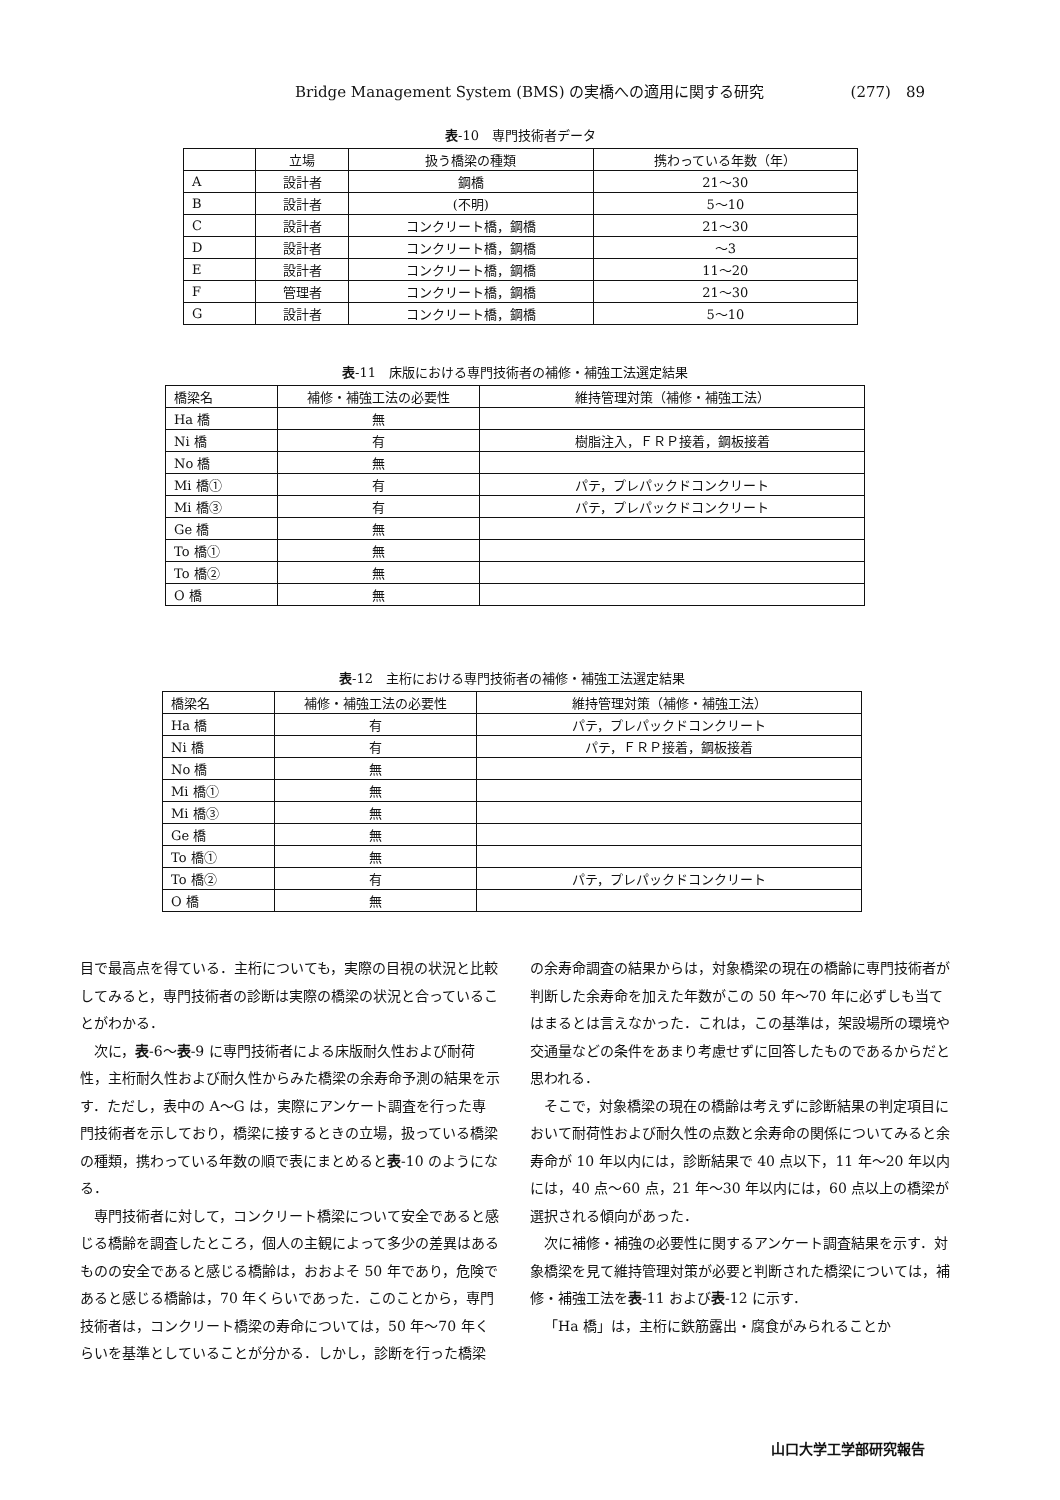Bridge Management System (BMS) の実橋への適用に関する研究 (277)　89
表-10　専門技術者データ
| | 立場 | 扱う橋梁の種類 | 携わっている年数（年） |
| --- | --- | --- | --- |
| A | 設計者 | 鋼橋 | 21～30 |
| B | 設計者 | (不明) | 5～10 |
| C | 設計者 | コンクリート橋，鋼橋 | 21～30 |
| D | 設計者 | コンクリート橋，鋼橋 | ～3 |
| E | 設計者 | コンクリート橋，鋼橋 | 11～20 |
| F | 管理者 | コンクリート橋，鋼橋 | 21～30 |
| G | 設計者 | コンクリート橋，鋼橋 | 5～10 |
表-11　床版における専門技術者の補修・補強工法選定結果
| 橋梁名 | 補修・補強工法の必要性 | 維持管理対策（補修・補強工法） |
| --- | --- | --- |
| Ha 橋 | 無 | |
| Ni 橋 | 有 | 樹脂注入，ＦＲＰ接着，鋼板接着 |
| No 橋 | 無 | |
| Mi 橋① | 有 | パテ，プレパックドコンクリート |
| Mi 橋③ | 有 | パテ，プレパックドコンクリート |
| Ge 橋 | 無 | |
| To 橋① | 無 | |
| To 橋② | 無 | |
| O 橋 | 無 | |
表-12　主桁における専門技術者の補修・補強工法選定結果
| 橋梁名 | 補修・補強工法の必要性 | 維持管理対策（補修・補強工法） |
| --- | --- | --- |
| Ha 橋 | 有 | パテ，プレパックドコンクリート |
| Ni 橋 | 有 | パテ，ＦＲＰ接着，鋼板接着 |
| No 橋 | 無 | |
| Mi 橋① | 無 | |
| Mi 橋③ | 無 | |
| Ge 橋 | 無 | |
| To 橋① | 無 | |
| To 橋② | 有 | パテ，プレパックドコンクリート |
| O 橋 | 無 | |
目で最高点を得ている．主桁についても，実際の目視の状況と比較してみると，専門技術者の診断は実際の橋梁の状況と合っていることがわかる．
次に，表-6～表-9 に専門技術者による床版耐久性および耐荷性，主桁耐久性および耐久性からみた橋梁の余寿命予測の結果を示す．ただし，表中の A～G は，実際にアンケート調査を行った専門技術者を示しており，橋梁に接するときの立場，扱っている橋梁の種類，携わっている年数の順で表にまとめると表-10 のようになる．
専門技術者に対して，コンクリート橋梁について安全であると感じる橋齢を調査したところ，個人の主観によって多少の差異はあるものの安全であると感じる橋齢は，おおよそ 50 年であり，危険であると感じる橋齢は，70 年くらいであった．このことから，専門技術者は，コンクリート橋梁の寿命については，50 年～70 年くらいを基準としていることが分かる．しかし，診断を行った橋梁
の余寿命調査の結果からは，対象橋梁の現在の橋齢に専門技術者が判断した余寿命を加えた年数がこの 50 年～70 年に必ずしも当てはまるとは言えなかった．これは，この基準は，架設場所の環境や交通量などの条件をあまり考慮せずに回答したものであるからだと思われる．
そこで，対象橋梁の現在の橋齢は考えずに診断結果の判定項目において耐荷性および耐久性の点数と余寿命の関係についてみると余寿命が 10 年以内には，診断結果で 40 点以下，11 年～20 年以内には，40 点～60 点，21 年～30 年以内には，60 点以上の橋梁が選択される傾向があった．
次に補修・補強の必要性に関するアンケート調査結果を示す．対象橋梁を見て維持管理対策が必要と判断された橋梁については，補修・補強工法を表-11 および表-12 に示す．
「Ha 橋」は，主桁に鉄筋露出・腐食がみられることか
山口大学工学部研究報告